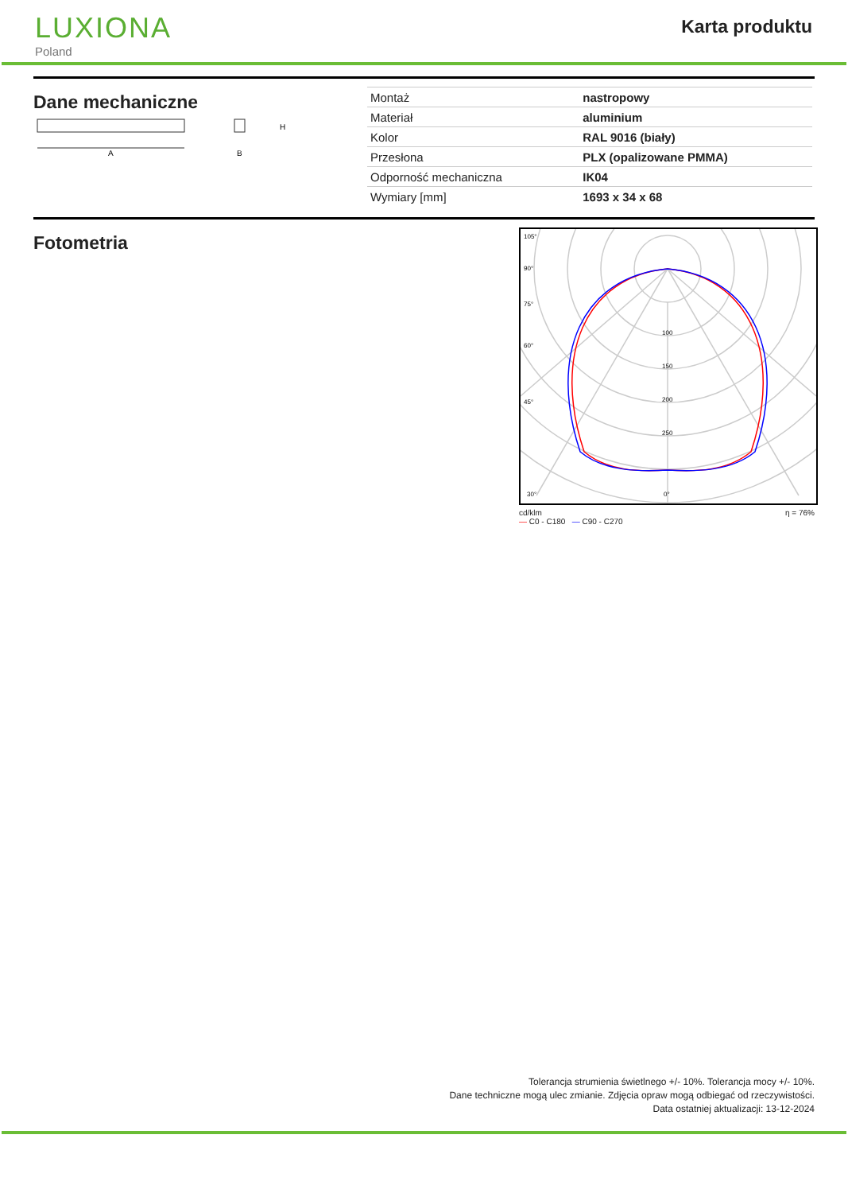LUXIONA
Poland
Karta produktu
Dane mechaniczne
A
H
B
| Montaż | nastropowy |
| Materiał | aluminium |
| Kolor | RAL 9016 (biały) |
| Przesłona | PLX (opalizowane PMMA) |
| Odporność mechaniczna | IK04 |
| Wymiary [mm] | 1693 x 34 x 68 |
Fotometria
105°
90°
75°
60°
45°
30°
100
150
200
250
0°
cd/klm
— C0 - C180 — C90 - C270 η = 76%
Tolerancja strumienia świetlnego +/- 10%. Tolerancja mocy +/- 10%.
Dane techniczne mogą ulec zmianie. Zdjęcia opraw mogą odbiegać od rzeczywistości.
Data ostatniej aktualizacji: 13-12-2024